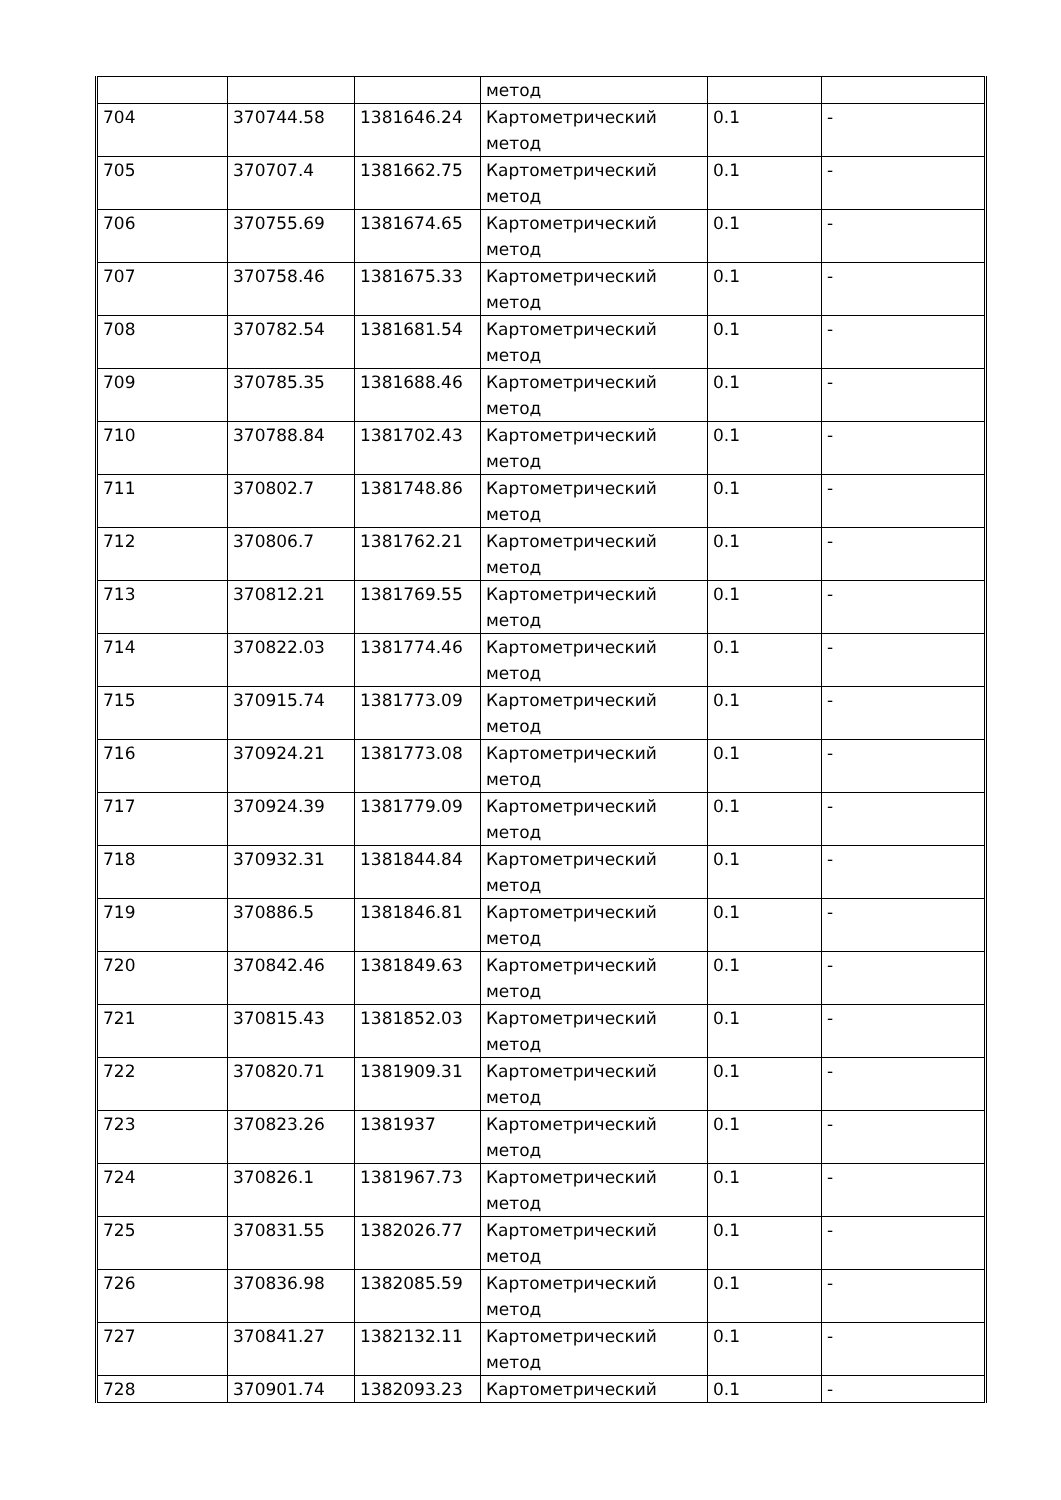| | | | метод | | |
| 704 | 370744.58 | 1381646.24 | Картометрический метод | 0.1 | - |
| 705 | 370707.4 | 1381662.75 | Картометрический метод | 0.1 | - |
| 706 | 370755.69 | 1381674.65 | Картометрический метод | 0.1 | - |
| 707 | 370758.46 | 1381675.33 | Картометрический метод | 0.1 | - |
| 708 | 370782.54 | 1381681.54 | Картометрический метод | 0.1 | - |
| 709 | 370785.35 | 1381688.46 | Картометрический метод | 0.1 | - |
| 710 | 370788.84 | 1381702.43 | Картометрический метод | 0.1 | - |
| 711 | 370802.7 | 1381748.86 | Картометрический метод | 0.1 | - |
| 712 | 370806.7 | 1381762.21 | Картометрический метод | 0.1 | - |
| 713 | 370812.21 | 1381769.55 | Картометрический метод | 0.1 | - |
| 714 | 370822.03 | 1381774.46 | Картометрический метод | 0.1 | - |
| 715 | 370915.74 | 1381773.09 | Картометрический метод | 0.1 | - |
| 716 | 370924.21 | 1381773.08 | Картометрический метод | 0.1 | - |
| 717 | 370924.39 | 1381779.09 | Картометрический метод | 0.1 | - |
| 718 | 370932.31 | 1381844.84 | Картометрический метод | 0.1 | - |
| 719 | 370886.5 | 1381846.81 | Картометрический метод | 0.1 | - |
| 720 | 370842.46 | 1381849.63 | Картометрический метод | 0.1 | - |
| 721 | 370815.43 | 1381852.03 | Картометрический метод | 0.1 | - |
| 722 | 370820.71 | 1381909.31 | Картометрический метод | 0.1 | - |
| 723 | 370823.26 | 1381937 | Картометрический метод | 0.1 | - |
| 724 | 370826.1 | 1381967.73 | Картометрический метод | 0.1 | - |
| 725 | 370831.55 | 1382026.77 | Картометрический метод | 0.1 | - |
| 726 | 370836.98 | 1382085.59 | Картометрический метод | 0.1 | - |
| 727 | 370841.27 | 1382132.11 | Картометрический метод | 0.1 | - |
| 728 | 370901.74 | 1382093.23 | Картометрический | 0.1 | - |